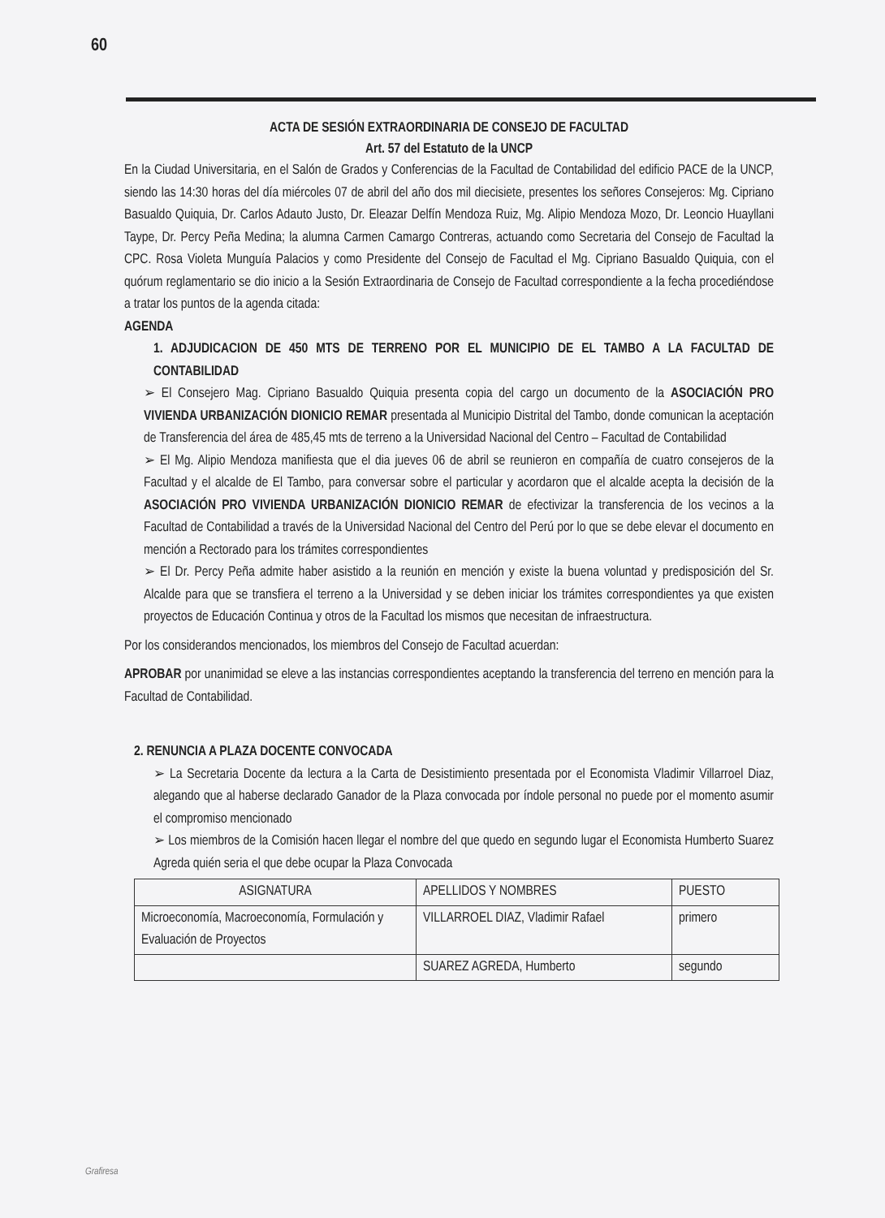60
ACTA DE SESIÓN EXTRAORDINARIA DE CONSEJO DE FACULTAD
Art. 57 del Estatuto de la UNCP
En la Ciudad Universitaria, en el Salón de Grados y Conferencias de la Facultad de Contabilidad del edificio PACE de la UNCP, siendo las 14:30 horas del día miércoles 07 de abril del año dos mil diecisiete, presentes los señores Consejeros: Mg. Cipriano Basualdo Quiquia, Dr. Carlos Adauto Justo, Dr. Eleazar Delfín Mendoza Ruiz, Mg. Alipio Mendoza Mozo, Dr. Leoncio Huayllani Taype, Dr. Percy Peña Medina; la alumna Carmen Camargo Contreras, actuando como Secretaria del Consejo de Facultad la CPC. Rosa Violeta Munguía Palacios y como Presidente del Consejo de Facultad el Mg. Cipriano Basualdo Quiquia, con el quórum reglamentario se dio inicio a la Sesión Extraordinaria de Consejo de Facultad correspondiente a la fecha procediéndose a tratar los puntos de la agenda citada:
AGENDA
1. ADJUDICACION DE 450 MTS DE TERRENO POR EL MUNICIPIO DE EL TAMBO A LA FACULTAD DE CONTABILIDAD
➢ El Consejero Mag. Cipriano Basualdo Quiquia presenta copia del cargo un documento de la ASOCIACIÓN PRO VIVIENDA URBANIZACIÓN DIONICIO REMAR presentada al Municipio Distrital del Tambo, donde comunican la aceptación de Transferencia del área de 485,45 mts de terreno a la Universidad Nacional del Centro – Facultad de Contabilidad
➢ El Mg. Alipio Mendoza manifiesta que el dia jueves 06 de abril se reunieron en compañía de cuatro consejeros de la Facultad y el alcalde de El Tambo, para conversar sobre el particular y acordaron que el alcalde acepta la decisión de la ASOCIACIÓN PRO VIVIENDA URBANIZACIÓN DIONICIO REMAR de efectivizar la transferencia de los vecinos a la Facultad de Contabilidad a través de la Universidad Nacional del Centro del Perú por lo que se debe elevar el documento en mención a Rectorado para los trámites correspondientes
➢ El Dr. Percy Peña admite haber asistido a la reunión en mención y existe la buena voluntad y predisposición del Sr. Alcalde para que se transfiera el terreno a la Universidad y se deben iniciar los trámites correspondientes ya que existen proyectos de Educación Continua y otros de la Facultad los mismos que necesitan de infraestructura.
Por los considerandos mencionados, los miembros del Consejo de Facultad acuerdan:
APROBAR por unanimidad se eleve a las instancias correspondientes aceptando la transferencia del terreno en mención para la Facultad de Contabilidad.
2. RENUNCIA A PLAZA DOCENTE CONVOCADA
➢ La Secretaria Docente da lectura a la Carta de Desistimiento presentada por el Economista Vladimir Villarroel Diaz, alegando que al haberse declarado Ganador de la Plaza convocada por índole personal no puede por el momento asumir el compromiso mencionado
➢ Los miembros de la Comisión hacen llegar el nombre del que quedo en segundo lugar el Economista Humberto Suarez Agreda quién seria el que debe ocupar la Plaza Convocada
| ASIGNATURA | APELLIDOS Y NOMBRES | PUESTO |
| --- | --- | --- |
| Microeconomía, Macroeconomía, Formulación y Evaluación de Proyectos | VILLARROEL DIAZ, Vladimir Rafael | primero |
| | SUAREZ AGREDA, Humberto | segundo |
Grafiresa